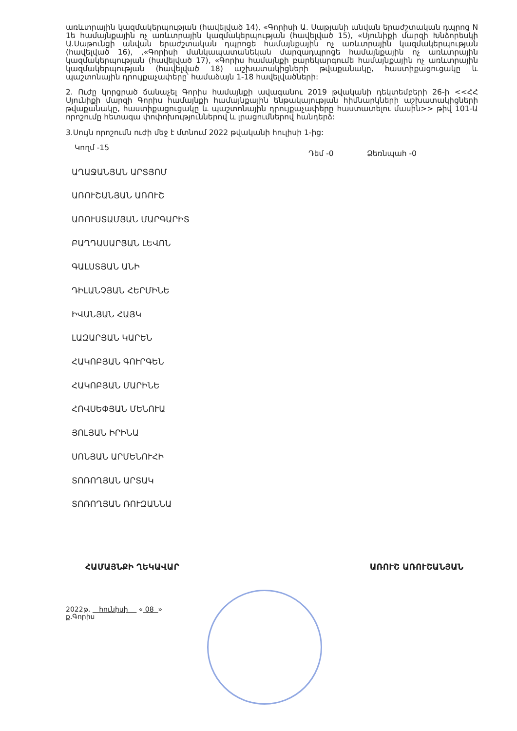առևտրային կազմակերպության (հավելված 14), «Գորիսի Ա. Սաթյանի անվան երաժշտական դպրոց N 1ե համայնքային ոչ առևտրային կազմակերպության (հավելված 15), «Սյունիքի մարզի Խնձորեսկի Ա.Սաթունցի անվան երաժշտական դպրոցե համայնքային ոչ առևտրային կազմակերպության (հավելված 16), ,«Գորիսի մանկապատանեկան մարզադպրոցե համայնքային ոչ առևտրային կազմակերպության (հավելված 17), «Գորիս համայնքի բարեկարգումե համայնքային ոչ առևտրային կազմակերպության (հավելված 18) աշխատակիցների թվաքանակը, հաստիքացուցակը և պաշտոնային դրույքաչափերը՝ համաձայն 1-18 հավելվածների:
2. Ուժը կորցրած ճանաչել Գորիս համայնքի ավագանու 2019 թվականի դեկտեմբերի 26-ի <<ՀՀ Սյունիքի մարզի Գորիս համայնքի համայնքային ենթակայության հիմնարկների աշխատակիցների թվաքանակը, հաստիքացուցակը և պաշտոնային դրույքաչափերը հաստատելու մասին>> թիվ 101-Ա որոշումը հետագա փոփոխություններով և լրացումներով հանդերձ:
3.Սույն որոշումն ուժի մեջ է մտնում 2022 թվականի հուլիսի 1-ից:
Կողմ -15 Դեմ -0 Ձեռնպահ -0
ԱՂԱՋԱՆՅԱՆ ԱՐՏՅՈՄ
ԱՌՈՒՇԱՆՅԱՆ ԱՌՈՒՇ
ԱՌՈՒՍՏԱՄՅԱՆ ՄԱՐԳԱՐԻՏ
ԲԱՂԴԱՍԱՐՅԱՆ ԼԵՎՈՆ
ԳԱԼՍՏՅԱՆ ԱՆԻ
ԴԻԼԱՆՉՅԱՆ ՀԵՐՄԻՆԵ
ԻՎԱՆՅԱՆ ՀԱՅԿ
ԼԱԶԱՐՅԱՆ ԿԱՐԵՆ
ՀԱԿՈԲՅԱՆ ԳՈՒՐԳԵՆ
ՀԱԿՈԲՅԱՆ ՄԱՐԻՆԵ
ՀՈՎՍԵՓՅԱՆ ՄԵՆՈՒԱ
ՅՈԼՅԱՆ ԻՐԻՆԱ
ՍՈՆՅԱՆ ԱՐՄԵՆՈՒՀԻ
ՏՈՌՈՂՅԱՆ ԱՐՏԱԿ
ՏՈՌՈՂՅԱՆ ՌՈՒԶԱՆՆԱ
ՀԱՄԱՅՆՔԻ ՂԵԿԱՎԱՐ ԱՌՈՒՇ ԱՌՈՒՇԱՆՅԱՆ
2022թ. հունիսի « 08 »
ք.Գորիս